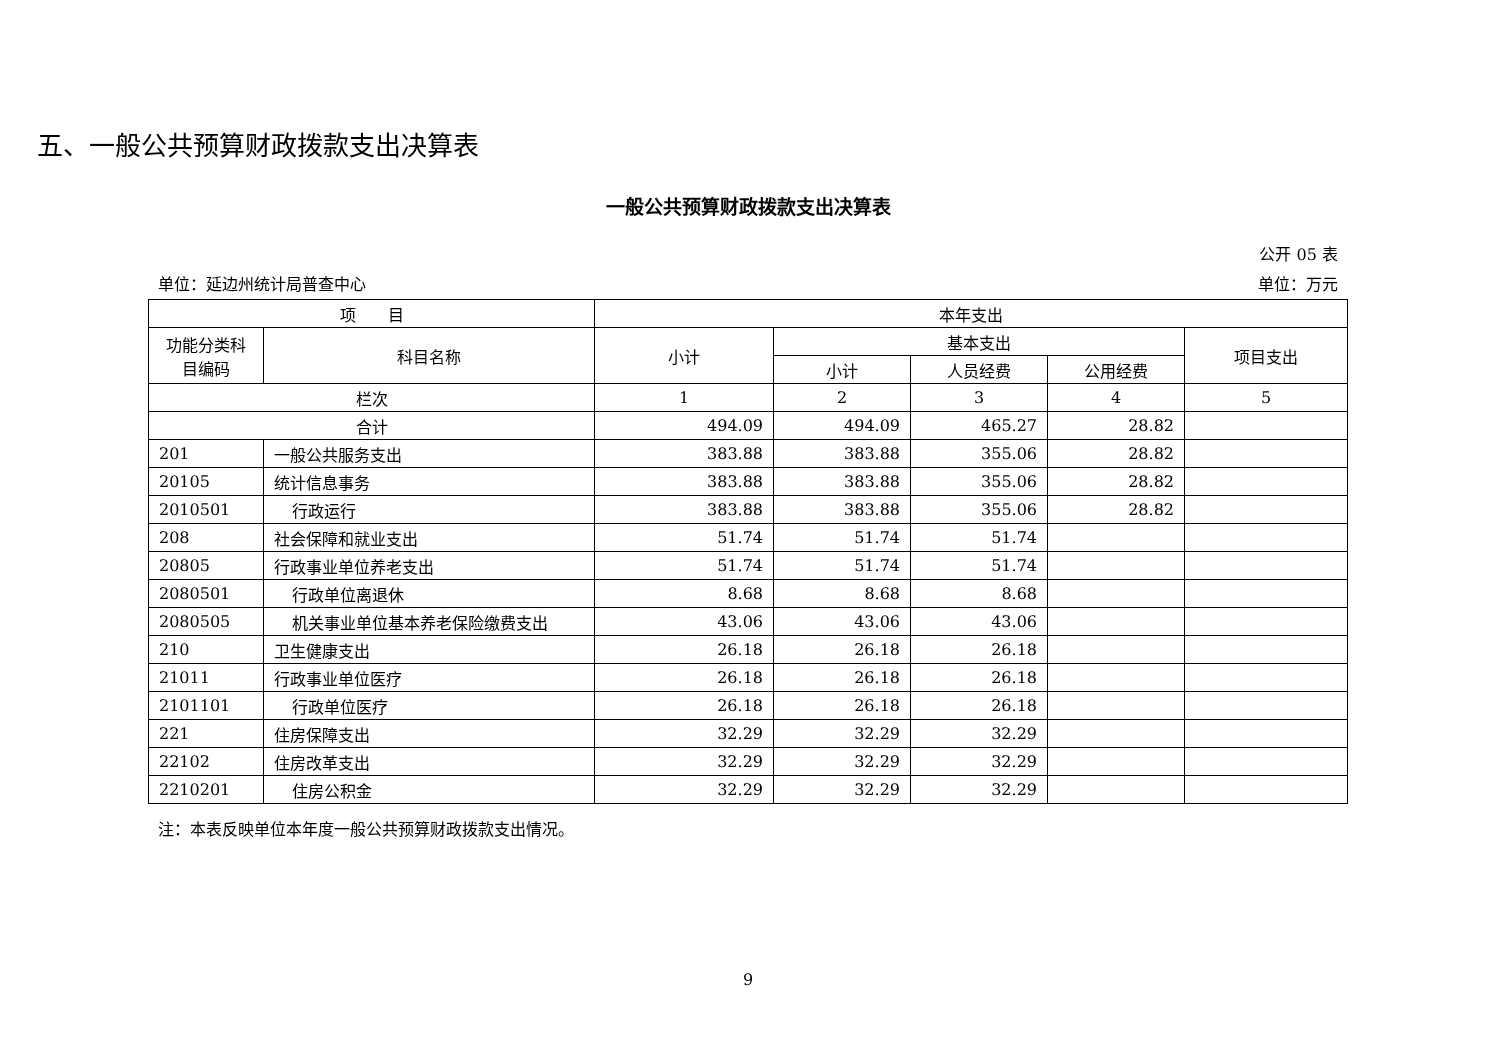五、一般公共预算财政拨款支出决算表
一般公共预算财政拨款支出决算表
公开 05 表
单位：延边州统计局普查中心 单位：万元
| 项 目 | | 本年支出 | | | | |
| --- | --- | --- | --- | --- | --- | --- |
| 功能分类科目编码 | 科目名称 | 小计 | 基本支出 | | | 项目支出 |
| | | | 小计 | 人员经费 | 公用经费 | |
| 栏次 | | 1 | 2 | 3 | 4 | 5 |
| 合计 | | 494.09 | 494.09 | 465.27 | 28.82 | |
| 201 | 一般公共服务支出 | 383.88 | 383.88 | 355.06 | 28.82 | |
| 20105 | 统计信息事务 | 383.88 | 383.88 | 355.06 | 28.82 | |
| 2010501 | 行政运行 | 383.88 | 383.88 | 355.06 | 28.82 | |
| 208 | 社会保障和就业支出 | 51.74 | 51.74 | 51.74 | | |
| 20805 | 行政事业单位养老支出 | 51.74 | 51.74 | 51.74 | | |
| 2080501 | 行政单位离退休 | 8.68 | 8.68 | 8.68 | | |
| 2080505 | 机关事业单位基本养老保险缴费支出 | 43.06 | 43.06 | 43.06 | | |
| 210 | 卫生健康支出 | 26.18 | 26.18 | 26.18 | | |
| 21011 | 行政事业单位医疗 | 26.18 | 26.18 | 26.18 | | |
| 2101101 | 行政单位医疗 | 26.18 | 26.18 | 26.18 | | |
| 221 | 住房保障支出 | 32.29 | 32.29 | 32.29 | | |
| 22102 | 住房改革支出 | 32.29 | 32.29 | 32.29 | | |
| 2210201 | 住房公积金 | 32.29 | 32.29 | 32.29 | | |
注：本表反映单位本年度一般公共预算财政拨款支出情况。
9